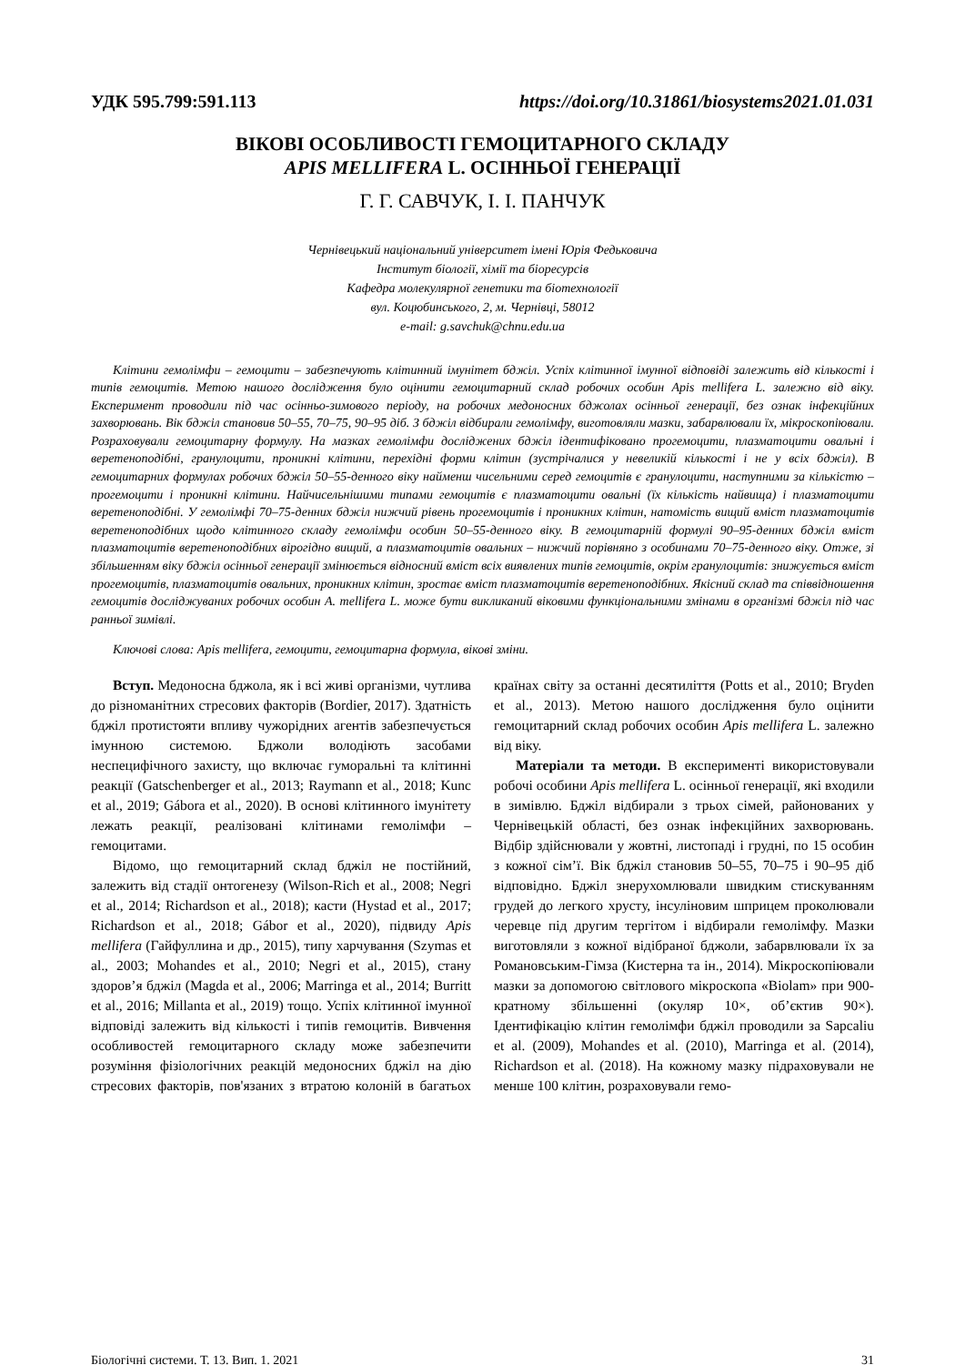УДК 595.799:591.113 https://doi.org/10.31861/biosystems2021.01.031
ВІКОВІ ОСОБЛИВОСТІ ГЕМОЦИТАРНОГО СКЛАДУ
APIS MELLIFERA L. ОСІННЬОЇ ГЕНЕРАЦІЇ
Г. Г. САВЧУК, І. І. ПАНЧУК
Чернівецький національний університет імені Юрія Федьковича
Інститут біології, хімії та біоресурсів
Кафедра молекулярної генетики та біотехнології
вул. Коцюбинського, 2, м. Чернівці, 58012
e-mail: g.savchuk@chnu.edu.ua
Клітини гемолімфи – гемоцити – забезпечують клітинний імунітет бджіл. Успіх клітинної імунної відповіді залежить від кількості і типів гемоцитів. Метою нашого дослідження було оцінити гемоцитарний склад робочих особин Apis mellifera L. залежно від віку. Експеримент проводили під час осінньо-зимового періоду, на робочих медоносних бджолах осінньої генерації, без ознак інфекційних захворювань. Вік бджіл становив 50–55, 70–75, 90–95 діб. З бджіл відбирали гемолімфу, виготовляли мазки, забарвлювали їх, мікроскопіювали. Розраховували гемоцитарну формулу. На мазках гемолімфи досліджених бджіл ідентифіковано прогемоцити, плазматоцити овальні і веретеноподібні, гранулоцити, проникні клітини, перехідні форми клітин (зустрічалися у невеликій кількості і не у всіх бджіл). В гемоцитарних формулах робочих бджіл 50–55-денного віку найменш чисельними серед гемоцитів є гранулоцити, наступними за кількістю – прогемоцити і проникні клітини. Найчисельнішими типами гемоцитів є плазматоцити овальні (їх кількість найвища) і плазматоцити веретеноподібні. У гемолімфі 70–75-денних бджіл нижчий рівень прогемоцитів і проникних клітин, натомість вищий вміст плазматоцитів веретеноподібних щодо клітинного складу гемолімфи особин 50–55-денного віку. В гемоцитарній формулі 90–95-денних бджіл вміст плазматоцитів веретеноподібних вірогідно вищий, а плазматоцитів овальних – нижчий порівняно з особинами 70–75-денного віку. Отже, зі збільшенням віку бджіл осінньої генерації змінюється відносний вміст всіх виявлених типів гемоцитів, окрім гранулоцитів: знижується вміст прогемоцитів, плазматоцитів овальних, проникних клітин, зростає вміст плазматоцитів веретеноподібних. Якісний склад та співвідношення гемоцитів досліджуваних робочих особин A. mellifera L. може бути викликаний віковими функціональними змінами в організмі бджіл під час ранньої зимівлі.
Ключові слова: Apis mellifera, гемоцити, гемоцитарна формула, вікові зміни.
Вступ. Медоносна бджола, як і всі живі організми, чутлива до різноманітних стресових факторів (Bordier, 2017). Здатність бджіл протистояти впливу чужорідних агентів забезпечується імунною системою. Бджоли володіють засобами неспецифічного захисту, що включає гуморальні та клітинні реакції (Gatschenberger et al., 2013; Raymann et al., 2018; Kunc et al., 2019; Gábora et al., 2020). В основі клітинного імунітету лежать реакції, реалізовані клітинами гемолімфи – гемоцитами.
Відомо, що гемоцитарний склад бджіл не постійний, залежить від стадії онтогенезу (Wilson-Rich et al., 2008; Negri et al., 2014; Richardson et al., 2018); касти (Hystad et al., 2017; Richardson et al., 2018; Gábor et al., 2020), підвиду Apis mellifera (Гайфуллина и др., 2015), типу харчування (Szymas et al., 2003; Mohandes et al., 2010; Negri et al., 2015), стану здоров’я бджіл (Magda et al., 2006; Marringa et al., 2014; Burritt et al., 2016; Millanta et al., 2019) тощо. Успіх клітинної імунної відповіді залежить від кількості і типів гемоцитів. Вивчення особливостей гемоцитарного складу може забезпечити розуміння фізіологічних реакцій медоносних бджіл на дію стресових факторів, пов'язаних з втратою колоній в багатьох країнах світу за останні десятиліття (Potts et al., 2010; Bryden et al., 2013). Метою нашого дослідження було оцінити гемоцитарний склад робочих особин Apis mellifera L. залежно від віку.
Матеріали та методи. В експерименті використовували робочі особини Apis mellifera L. осінньої генерації, які входили в зимівлю. Бджіл відбирали з трьох сімей, районованих у Чернівецькій області, без ознак інфекційних захворювань. Відбір здійснювали у жовтні, листопаді і грудні, по 15 особин з кожної сім’ї. Вік бджіл становив 50–55, 70–75 і 90–95 діб відповідно. Бджіл знерухомлювали швидким стискуванням грудей до легкого хрусту, інсуліновим шприцем проколювали черевце під другим тергітом і відбирали гемолімфу. Мазки виготовляли з кожної відібраної бджоли, забарвлювали їх за Романовським-Гімза (Кистерна та ін., 2014). Мікроскопіювали мазки за допомогою світлового мікроскопа «Biolam» при 900-кратному збільшенні (окуляр 10×, об’єктив 90×). Ідентифікацію клітин гемолімфи бджіл проводили за Sapcaliu et al. (2009), Mohandes et al. (2010), Marringa et al. (2014), Richardson et al. (2018). На кожному мазку підраховували не менше 100 клітин, розраховували гемо-
Біологічні системи. Т. 13. Вип. 1. 2021 31